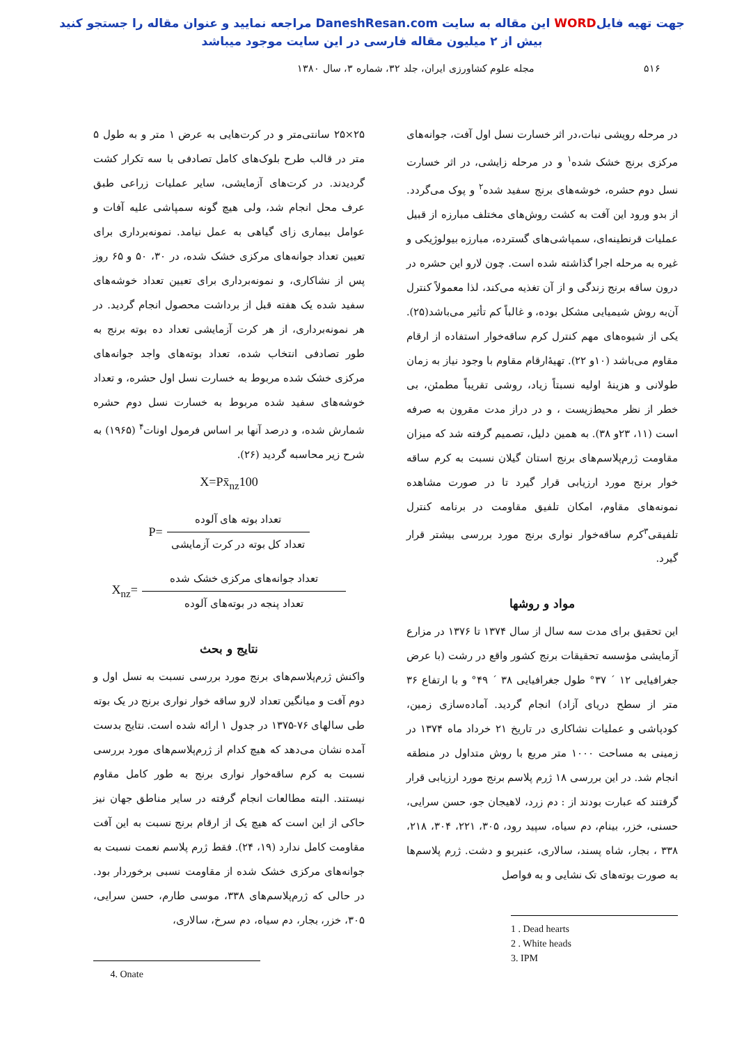جهت تهیه فایلWORD این مقاله به سایت DaneshResan.com مراجعه نمایید و عنوان مقاله را جستجو کنید
بیش از ۲ میلیون مقاله فارسی در این سایت موجود میباشد
۵۱۶ مجله علوم کشاورزی ایران، جلد ۳۲، شماره ۳، سال ۱۳۸۰
در مرحله رویشی نبات،در اثر خسارت نسل اول آفت، جوانه‌های مرکزی برنج خشک شده<sup>۱</sup> و در مرحله زایشی، در اثر خسارت نسل دوم حشره، خوشه‌های برنج سفید شده<sup>۲</sup> و پوک می‌گردد. از بدو ورود این آفت به کشت روش‌های مختلف مبارزه از قبیل عملیات قرنطینه‌ای، سمپاشی‌های گسترده، مبارزه بیولوژیکی و غیره به مرحله اجرا گذاشته شده است. چون لارو این حشره در درون ساقه برنج زندگی و از آن تغذیه می‌کند، لذا معمولاً کنترل آن‌به روش شیمیایی مشکل بوده، و غالباً کم تأثیر می‌باشد(۲۵). یکی از شیوه‌های مهم کنترل کرم ساقه‌خوار استفاده از ارقام مقاوم می‌باشد (۱۰و ۲۲). تهیۀارقام مقاوم با وجود نیاز به زمان طولانی و هزینۀ اولیه نسبتاً زیاد، روشی تقریباً مطمئن، بی خطر از نظر محیط‌زیست ، و در دراز مدت مقرون به صرفه است (۱۱، ۲۳و ۳۸). به همین دلیل، تصمیم گرفته شد که میزان مقاومت ژرم‌پلاسم‌های برنج استان گیلان نسبت به کرم ساقه خوار برنج مورد ارزیابی قرار گیرد تا در صورت مشاهده نمونه‌های مقاوم، امکان تلفیق مقاومت در برنامه کنترل تلفیقی<sup>۳</sup>کرم ساقه‌خوار نواری برنج مورد بررسی بیشتر قرار گیرد.
مواد و روشها
این تحقیق برای مدت سه سال از سال ۱۳۷۴ تا ۱۳۷۶ در مزارع آزمایشی مؤسسه تحقیقات برنج کشور واقع در رشت (با عرض جغرافیایی ۱۲ ´ ۳۷° طول جغرافیایی ۳۸ ´ ۴۹° و با ارتفاع ۳۶ متر از سطح دریای آزاد) انجام گردید. آماده‌سازی زمین، کودپاشی و عملیات نشاکاری در تاریخ ۲۱ خرداد ماه ۱۳۷۴ در زمینی به مساحت ۱۰۰۰ متر مربع با روش متداول در منطقه انجام شد. در این بررسی ۱۸ ژرم پلاسم برنج مورد ارزیابی قرار گرفتند که عبارت بودند از : دم زرد، لاهیجان جو، حسن سرایی، حسنی، خزر، بینام، دم سیاه، سپید رود، ۳۰۵، ۲۲۱، ۳۰۴، ۲۱۸، ۳۳۸ ، بجار، شاه پسند، سالاری، عنبربو و دشت. ژرم پلاسم‌ها به صورت بوته‌های تک نشایی و به فواصل
1 . Dead hearts
2 . White heads
3. IPM
۲۵×۲۵ سانتی‌متر و در کرت‌هایی به عرض ۱ متر و به طول ۵ متر در قالب طرح بلوک‌های کامل تصادفی با سه تکرار کشت گردیدند. در کرت‌های آزمایشی، سایر عملیات زراعی طبق عرف محل انجام شد، ولی هیچ گونه سمپاشی علیه آفات و عوامل بیماری زای گیاهی به عمل نیامد. نمونه‌برداری برای تعیین تعداد جوانه‌های مرکزی خشک شده، در ۳۰، ۵۰ و ۶۵ روز پس از نشاکاری، و نمونه‌برداری برای تعیین تعداد خوشه‌های سفید شده یک هفته قبل از برداشت محصول انجام گردید. در هر نمونه‌برداری، از هر کرت آزمایشی تعداد ده بوته برنج به طور تصادفی انتخاب شده، تعداد بوته‌های واجد جوانه‌های مرکزی خشک شده مربوط به خسارت نسل اول حشره، و تعداد خوشه‌های سفید شده مربوط به خسارت نسل دوم حشره شمارش شده، و درصد آنها بر اساس فرمول اونات<sup>۴</sup> (۱۹۶۵) به شرح زیر محاسبه گردید (۲۶).
X=Px̄<sub>nz</sub>100
P=
تعداد بوته های آلوده
تعداد کل بوته در کرت آزمایشی
X<sub>nz</sub>=
تعداد جوانه‌های مرکزی خشک شده
تعداد پنجه در بوته‌های آلوده
نتایج و بحث
واکنش ژرم‌پلاسم‌های برنج مورد بررسی نسبت به نسل اول و دوم آفت و میانگین تعداد لارو ساقه خوار نواری برنج در یک بوته طی سالهای ۷۶-۱۳۷۵ در جدول ۱ ارائه شده است. نتایج بدست آمده نشان می‌دهد که هیچ کدام از ژرم‌پلاسم‌های مورد بررسی نسبت به کرم ساقه‌خوار نواری برنج به طور کامل مقاوم نیستند. البته مطالعات انجام گرفته در سایر مناطق جهان نیز حاکی از این است که هیچ یک از ارقام برنج نسبت به این آفت مقاومت کامل ندارد (۱۹، ۲۴). فقط ژرم پلاسم نعمت نسبت به جوانه‌های مرکزی خشک شده از مقاومت نسبی برخوردار بود. در حالی که ژرم‌پلاسم‌های ۳۳۸، موسی طارم، حسن سرایی، ۳۰۵، خزر، بجار، دم سیاه، دم سرخ، سالاری،
4. Onate